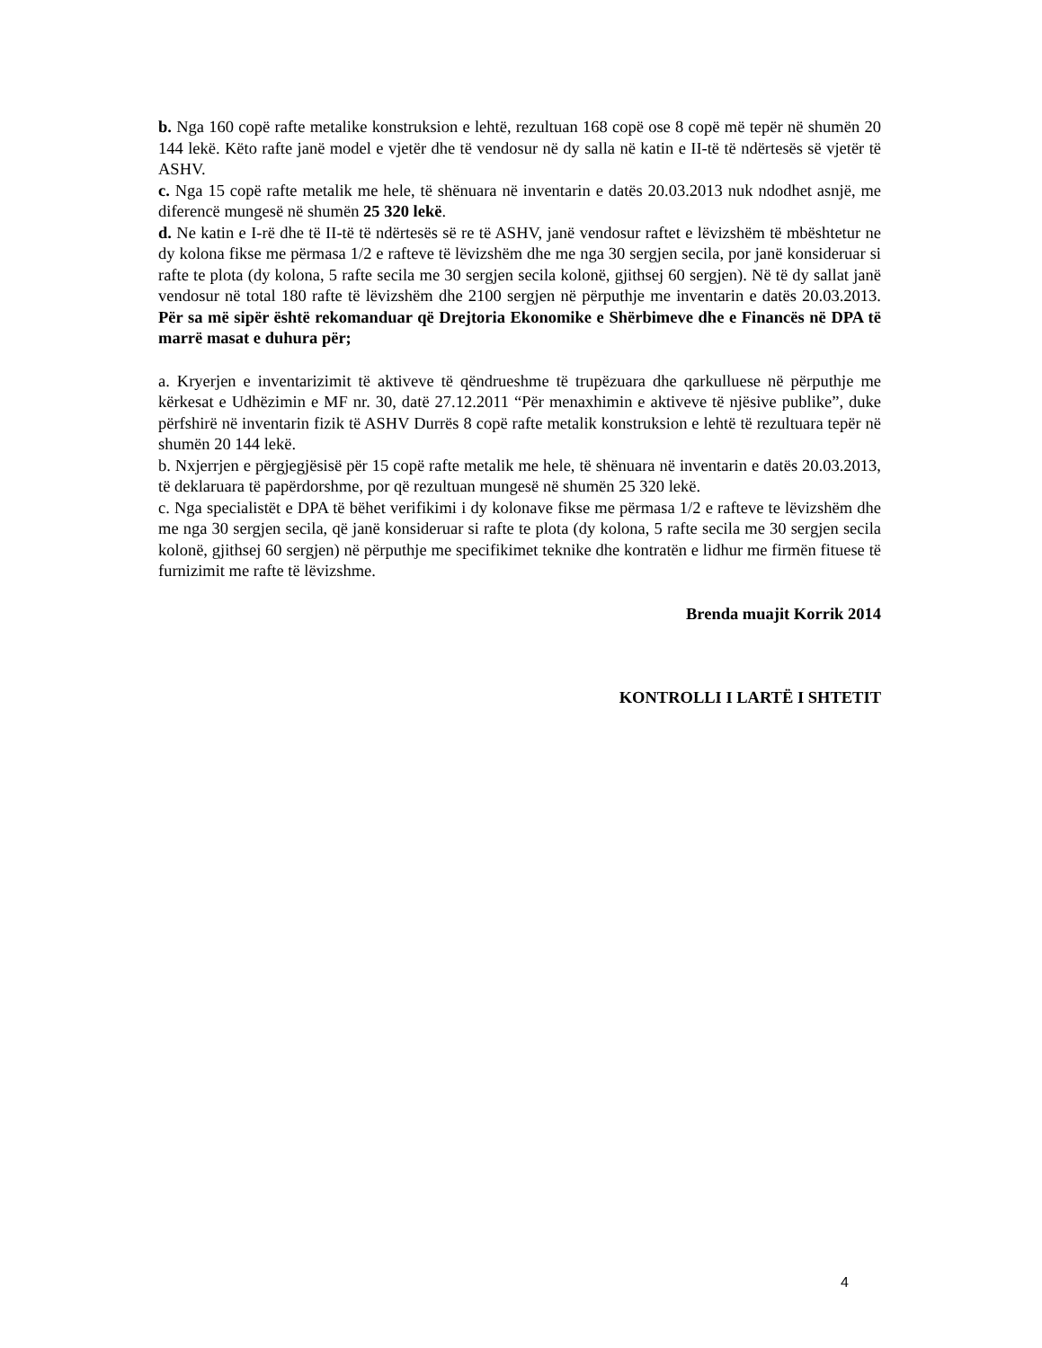b. Nga 160 copë rafte metalike konstruksion e lehtë, rezultuan 168 copë ose 8 copë më tepër në shumën 20 144 lekë. Këto rafte janë model e vjetër dhe të vendosur në dy salla në katin e II-të të ndërtesës së vjetër të ASHV.
c. Nga 15 copë rafte metalik me hele, të shënuara në inventarin e datës 20.03.2013 nuk ndodhet asnjë, me diferencë mungesë në shumën 25 320 lekë.
d. Ne katin e I-rë dhe të II-të të ndërtesës së re të ASHV, janë vendosur raftet e lëvizshëm të mbështetur ne dy kolona fikse me përmasa 1/2 e rafteve të lëvizshëm dhe me nga 30 sergjen secila, por janë konsideruar si rafte te plota (dy kolona, 5 rafte secila me 30 sergjen secila kolonë, gjithsej 60 sergjen). Në të dy sallat janë vendosur në total 180 rafte të lëvizshëm dhe 2100 sergjen në përputhje me inventarin e datës 20.03.2013. Për sa më sipër është rekomanduar që Drejtoria Ekonomike e Shërbimeve dhe e Financës në DPA të marrë masat e duhura për;
a. Kryerjen e inventarizimit të aktiveve të qëndrueshme të trupëzuara dhe qarkulluese në përputhje me kërkesat e Udhëzimin e MF nr. 30, datë 27.12.2011 “Për menaxhimin e aktiveve të njësive publike”, duke përfshirë në inventarin fizik të ASHV Durrës 8 copë rafte metalik konstruksion e lehtë të rezultuara tepër në shumën 20 144 lekë.
b. Nxjerrjen e përgjegjësisë për 15 copë rafte metalik me hele, të shënuara në inventarin e datës 20.03.2013, të deklaruara të papërdorshme, por që rezultuan mungesë në shumën 25 320 lekë.
c. Nga specialistët e DPA të bëhet verifikimi i dy kolonave fikse me përmasa 1/2 e rafteve te lëvizshëm dhe me nga 30 sergjen secila, që janë konsideruar si rafte te plota (dy kolona, 5 rafte secila me 30 sergjen secila kolonë, gjithsej 60 sergjen) në përputhje me specifikimet teknike dhe kontratën e lidhur me firmën fituese të furnizimit me rafte të lëvizshme.
Brenda muajit Korrik 2014
KONTROLLI I LARTË I SHTETIT
4